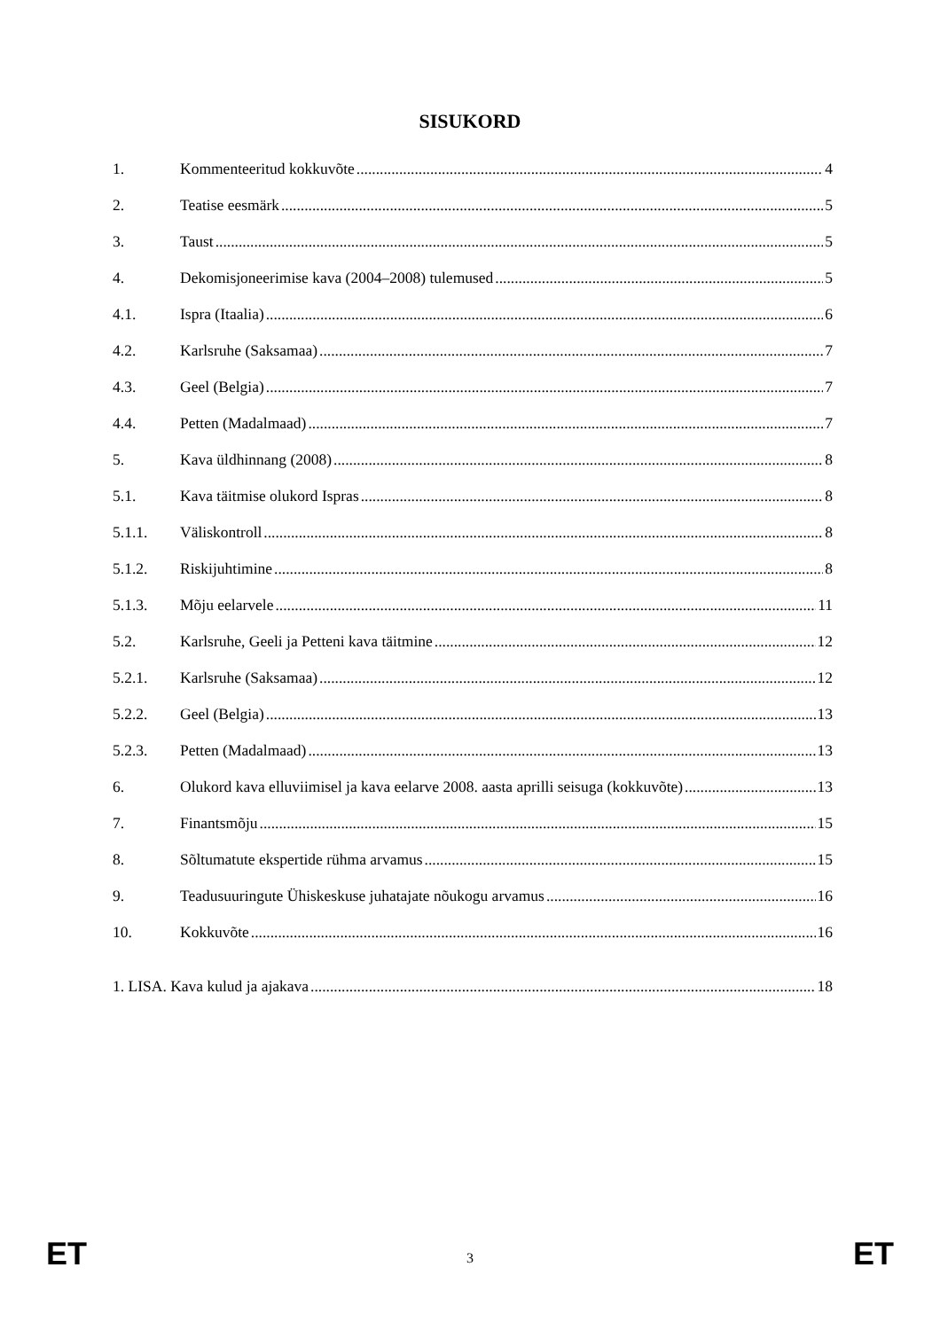SISUKORD
1. Kommenteeritud kokkuvõte 4
2. Teatise eesmärk 5
3. Taust 5
4. Dekomisjoneerimise kava (2004–2008) tulemused 5
4.1. Ispra (Itaalia) 6
4.2. Karlsruhe (Saksamaa) 7
4.3. Geel (Belgia) 7
4.4. Petten (Madalmaad) 7
5. Kava üldhinnang (2008) 8
5.1. Kava täitmise olukord Ispras 8
5.1.1. Väliskontroll 8
5.1.2. Riskijuhtimine 8
5.1.3. Mõju eelarvele 11
5.2. Karlsruhe, Geeli ja Petteni kava täitmine 12
5.2.1. Karlsruhe (Saksamaa) 12
5.2.2. Geel (Belgia) 13
5.2.3. Petten (Madalmaad) 13
6. Olukord kava elluviimisel ja kava eelarve 2008. aasta aprilli seisuga (kokkuvõte) 13
7. Finantsmõju 15
8. Sõltumatute ekspertide rühma arvamus 15
9. Teadusuuringute Ühiskeskuse juhatajate nõukogu arvamus 16
10. Kokkuvõte 16
1. LISA. Kava kulud ja ajakava 18
ET 3 ET